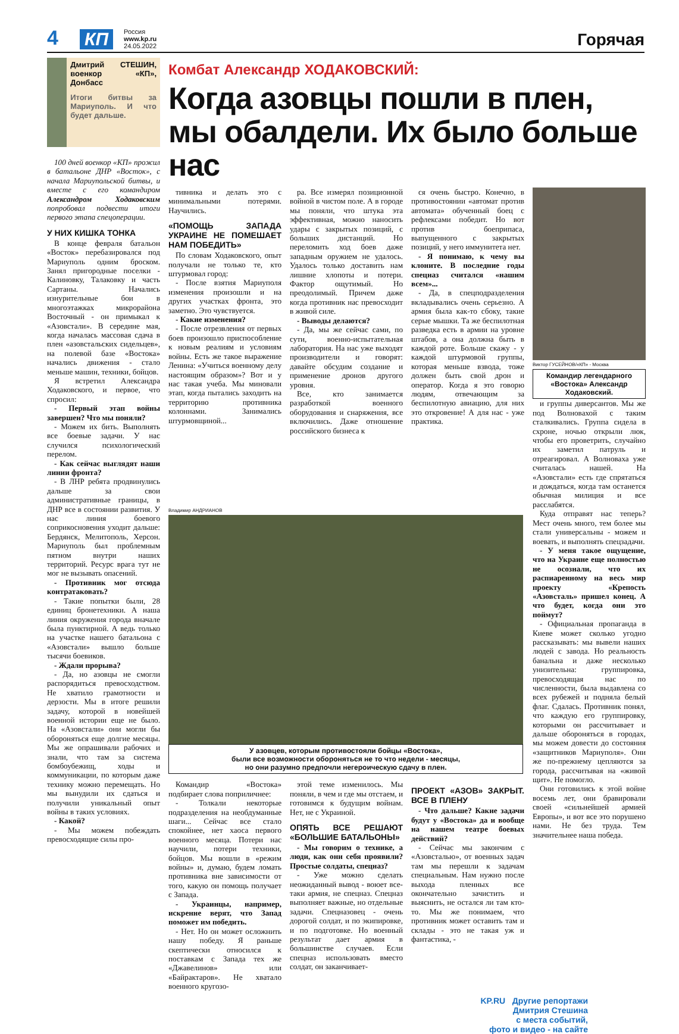4 КП Россия
www.kp.ru
24.05.2022 Горячая
Дмитрий СТЕШИН, военкор «КП», Донбасс
Итоги битвы за Мариуполь. И что будет дальше.
100 дней военкор «КП» прожил в батальоне ДНР «Восток», с начала Мариупольской битвы, и вместе с его командиром Александром Ходаковским попробовал подвести итоги первого этапа спецоперации.
У НИХ КИШКА ТОНКА
В конце февраля батальон «Восток» перебазировался под Мариуполь одним броском. Занял пригородные поселки - Калиновку, Талаковку и часть Сартаны. Начались изнурительные бои в многоэтажках микрорайона Восточный - он примыкал к «Азовстали». В середине мая, когда началась массовая сдача в плен «азовстальских сидельцев», на полевой базе «Востока» начались движения - стало меньше машин, техники, бойцов.
Я встретил Александра Ходаковского, и первое, что спросил:
- Первый этап войны завершен? Что мы поняли?
- Можем их бить. Выполнять все боевые задачи. У нас случился психологический перелом.
- Как сейчас выглядят наши линии фронта?
- В ЛНР ребята продвинулись дальше за свои административные границы, в ДНР все в состоянии развития. У нас линия боевого соприкосновения уходит дальше: Бердянск, Мелитополь, Херсон. Мариуполь был проблемным пятном внутри наших территорий. Ресурс врага тут не мог не вызывать опасений.
- Противник мог отсюда контратаковать?
- Такие попытки были, 28 единиц бронетехники. А наша линия окружения города вначале была пунктирной. А ведь только на участке нашего батальона с «Азовстали» вышло больше тысячи боевиков.
- Ждали прорыва?
- Да, но азовцы не смогли распорядиться превосходством. Не хватило грамотности и дерзости. Мы в итоге решили задачу, которой в новейшей военной истории еще не было. На «Азовстали» они могли бы обороняться еще долгие месяцы. Мы же опрашивали рабочих и знали, что там за система бомбоубежищ, ходы и коммуникации, по которым даже технику можно перемещать. Но мы вынудили их сдаться и получили уникальный опыт войны в таких условиях.
- Какой?
- Мы можем побеждать превосходящие силы про-
Комбат Александр ХОДАКОВСКИЙ:
Когда азовцы пошли в плен, мы обалдели. Их было больше нас
тивника и делать это с минимальными потерями. Научились.
«ПОМОЩЬ ЗАПАДА УКРАИНЕ НЕ ПОМЕШАЕТ НАМ ПОБЕДИТЬ»
По словам Ходаковского, опыт получали не только те, кто штурмовал город:
- После взятия Мариуполя изменения произошли и на других участках фронта, это заметно. Это чувствуется.
- Какие изменения?
- После отрезвления от первых боев произошло приспособление к новым реалиям и условиям войны. Есть же такое выражение Ленина: «Учиться военному делу настоящим образом»? Вот и у нас такая учеба. Мы миновали этап, когда пытались заходить на территорию противника колоннами. Занимались штурмовщиной...
ра. Все измерял позиционной войной в чистом поле. А в городе мы поняли, что штука эта эффективная, можно наносить удары с закрытых позиций, с больших дистанций. Но переломить ход боев даже западным оружием не удалось. Удалось только доставить нам лишние хлопоты и потери. Фактор ощутимый. Но преодолимый. Причем даже когда противник нас превосходит в живой силе.
- Выводы делаются?
- Да, мы же сейчас сами, по сути, военно-испытательная лаборатория. На нас уже выходят производители и говорят: давайте обсудим создание и применение дронов другого уровня.
Все, кто занимается разработкой военного оборудования и снаряжения, все включились. Даже отношение российского бизнеса к
ся очень быстро. Конечно, в противостоянии «автомат против автомата» обученный боец с рефлексами победит. Но вот против боеприпаса, выпущенного с закрытых позиций, у него иммунитета нет.
- Я понимаю, к чему вы клоните. В последние годы спецназ считался «нашим всем»...
- Да, в спецподразделения вкладывались очень серьезно. А армия была как-то сбоку, такие серые мышки. Та же беспилотная разведка есть в армии на уровне штабов, а она должна быть в каждой роте. Больше скажу - у каждой штурмовой группы, которая меньше взвода, тоже должен быть свой дрон и оператор. Когда я это говорю людям, отвечающим за беспилотную авиацию, для них это откровение! А для нас - уже практика.
Виктор ГУСЕЙНОВ/«КП» - Москва
Командир легендарного «Востока» Александр Ходаковский.
и группы диверсантов. Мы же под Волновахой с таким сталкивались. Группа сидела в схроне, ночью открыли люк, чтобы его проветрить, случайно их заметил патруль и отреагировал. А Волноваха уже считалась нашей. На «Азовстали» есть где спрятаться и дождаться, когда там останется обычная милиция и все расслабятся.
Куда отправят нас теперь? Мест очень много, тем более мы стали универсальны - можем и воевать, и выполнять спецзадачи.
- У меня такое ощущение, что на Украине еще полностью не осознали, что их распиаренному на весь мир проекту «Крепость «Азовсталь» пришел конец. А что будет, когда они это поймут?
- Официальная пропаганда в Киеве может сколько угодно рассказывать: мы вывели наших людей с завода. Но реальность банальна и даже несколько унизительна: группировка, превосходящая нас по численности, была выдавлена со всех рубежей и подняла белый флаг. Сдалась. Противник понял, что каждую его группировку, которыми он рассчитывает и дальше обороняться в городах, мы можем довести до состояния «защитников Мариуполя». Они же по-прежнему цепляются за города, рассчитывая на «живой щит». Не помогло.
Они готовились к этой войне восемь лет, они бравировали своей «сильнейшей армией Европы», и вот все это порушено нами. Не без труда. Тем значительнее наша победа.
Владимир АНДРИАНОВ
У азовцев, которым противостояли бойцы «Востока»,
были все возможности обороняться не то что недели - месяцы,
но они разумно предпочли негероическую сдачу в плен.
Командир «Востока» подбирает слова поприличнее:
- Толкали некоторые подразделения на необдуманные шаги... Сейчас все стало спокойнее, нет хаоса первого военного месяца. Потери нас научили, потери техники, бойцов. Мы вошли в «режим войны» и, думаю, будем ломать противника вне зависимости от того, какую он помощь получает с Запада.
- Украинцы, например, искренне верят, что Запад поможет им победить.
- Нет. Но он может осложнить нашу победу. Я раньше скептически относился к поставкам с Запада тех же «Джавелинов» или «Байрактаров». Не хватало военного кругозо-
этой теме изменилось. Мы поняли, в чем и где мы отстаем, и готовимся к будущим войнам. Нет, не с Украиной.
ОПЯТЬ ВСЕ РЕШАЮТ «БОЛЬШИЕ БАТАЛЬОНЫ»
- Мы говорим о технике, а люди, как они себя проявили? Простые солдаты, спецназ?
- Уже можно сделать неожиданный вывод - воюет все-таки армия, не спецназ. Спецназ выполняет важные, но отдельные задачи. Спецназовец - очень дорогой солдат, и по экипировке, и по подготовке. Но военный результат дает армия в большинстве случаев. Если спецназ использовать вместо солдат, он заканчивает-
ПРОЕКТ «АЗОВ» ЗАКРЫТ. ВСЕ В ПЛЕНУ
- Что дальше? Какие задачи будут у «Востока» да и вообще на нашем театре боевых действий?
- Сейчас мы закончим с «Азовсталью», от военных задач там мы перешли к задачам специальным. Нам нужно после выхода пленных все окончательно зачистить и выяснить, не остался ли там кто-то. Мы же понимаем, что противник может оставить там и склады - это не такая уж и фантастика, -
KP.RU Другие репортажи
Дмитрия Стешина
с места событий,
фото и видео - на сайте